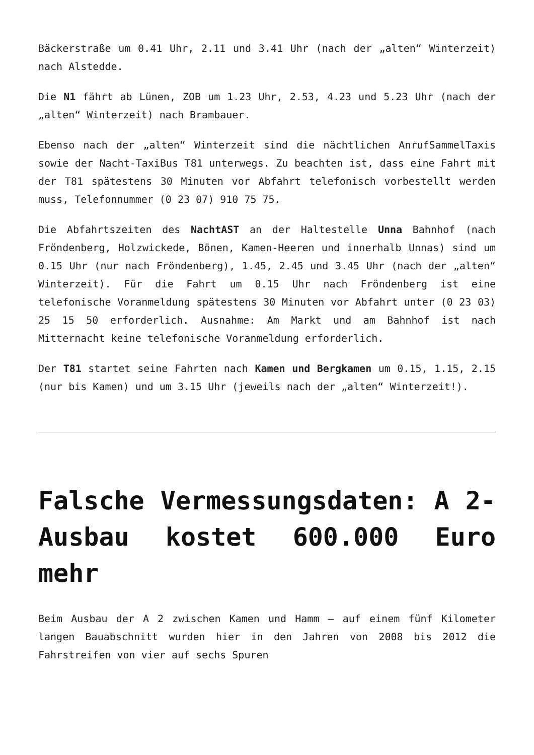Bäckerstraße um 0.41 Uhr, 2.11 und 3.41 Uhr (nach der „alten“ Winterzeit) nach Alstedde.
Die N1 fährt ab Lünen, ZOB um 1.23 Uhr, 2.53, 4.23 und 5.23 Uhr (nach der „alten“ Winterzeit) nach Brambauer.
Ebenso nach der „alten“ Winterzeit sind die nächtlichen AnrufSammelTaxis sowie der Nacht-TaxiBus T81 unterwegs. Zu beachten ist, dass eine Fahrt mit der T81 spätestens 30 Minuten vor Abfahrt telefonisch vorbestellt werden muss, Telefonnummer (0 23 07) 910 75 75.
Die Abfahrtszeiten des NachtAST an der Haltestelle Unna Bahnhof (nach Fröndenberg, Holzwickede, Bönen, Kamen-Heeren und innerhalb Unnas) sind um 0.15 Uhr (nur nach Fröndenberg), 1.45, 2.45 und 3.45 Uhr (nach der „alten“ Winterzeit). Für die Fahrt um 0.15 Uhr nach Fröndenberg ist eine telefonische Voranmeldung spätestens 30 Minuten vor Abfahrt unter (0 23 03) 25 15 50 erforderlich. Ausnahme: Am Markt und am Bahnhof ist nach Mitternacht keine telefonische Voranmeldung erforderlich.
Der T81 startet seine Fahrten nach Kamen und Bergkamen um 0.15, 1.15, 2.15 (nur bis Kamen) und um 3.15 Uhr (jeweils nach der „alten“ Winterzeit!).
Falsche Vermessungsdaten: A 2-Ausbau kostet 600.000 Euro mehr
Beim Ausbau der A 2 zwischen Kamen und Hamm – auf einem fünf Kilometer langen Bauabschnitt wurden hier in den Jahren von 2008 bis 2012 die Fahrstreifen von vier auf sechs Spuren